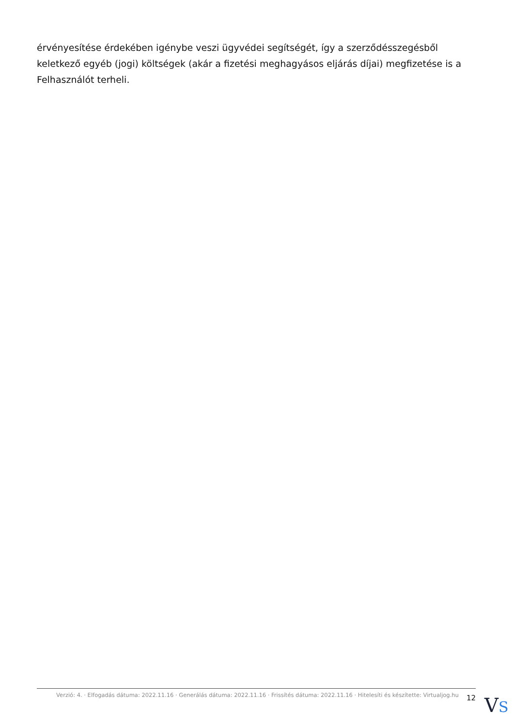érvényesítése érdekében igénybe veszi ügyvédei segítségét, így a szerződésszegésből keletkező egyéb (jogi) költségek (akár a fizetési meghagyásos eljárás díjai) megfizetése is a Felhasználót terheli.
Verzió: 4. · Elfogadás dátuma: 2022.11.16 · Generálás dátuma: 2022.11.16 · Frissítés dátuma: 2022.11.16 · Hitelesíti és készítette: Virtualjog.hu
12
VS